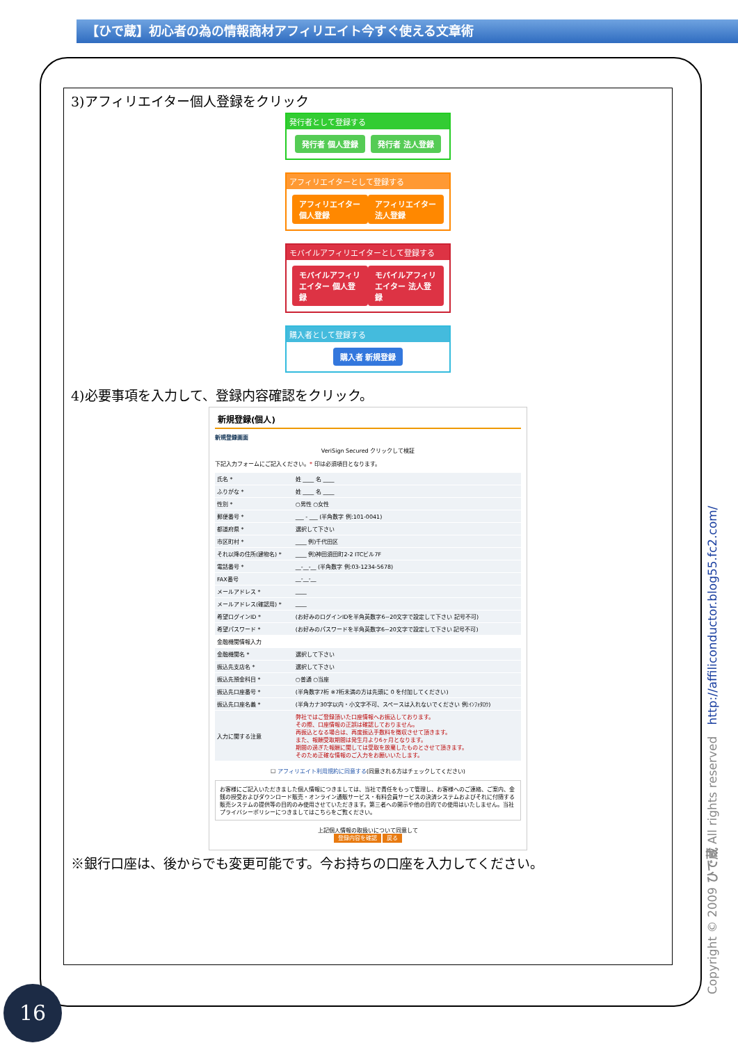【ひで蔵】初心者の為の情報商材アフィリエイト今すぐ使える文章術
3)アフィリエイター個人登録をクリック
発行者として登録する
発行者 個人登録 発行者 法人登録
アフィリエイターとして登録する
アフィリエイター 個人登録 アフィリエイター 法人登録
モバイルアフィリエイターとして登録する
モバイルアフィリエイター 個人登録 モバイルアフィリエイター 法人登録
購入者として登録する
購入者 新規登録
4)必要事項を入力して、登録内容確認をクリック。
新規登録(個人)
新規登録画面
VeriSign Secured クリックして検証
下記入力フォームにご記入ください。* 印は必須項目となります。
| 氏名 * | 姓 ____ 名 ____ |
| ふりがな * | 姓 ____ 名 ____ |
| 性別 * | ○男性 ○女性 |
| 郵便番号 * | ___ - ___ (半角数字 例:101-0041) |
| 都道府県 * | 選択して下さい |
| 市区町村 * | ____ 例)千代田区 |
| それ以降の住所(建物名) * | ____ 例)神田須田町2-2 ITCビル7F |
| 電話番号 * | __-__-__ (半角数字 例:03-1234-5678) |
| FAX番号 | __-__-__ |
| メールアドレス * | ____ |
| メールアドレス(確認用) * | ____ |
| 希望ログインID * | (お好みのログインIDを半角英数字6~20文字で設定して下さい 記号不可) |
| 希望パスワード * | (お好みのパスワードを半角英数字6~20文字で設定して下さい 記号不可) |
| 金融機関情報入力 | |
| 金融機関名 * | 選択して下さい |
| 振込先支店名 * | 選択して下さい |
| 振込先預金科目 * | ○普通 ○当座 |
| 振込先口座番号 * | (半角数字7桁 ※7桁未満の方は先頭に 0 を付加してください) |
| 振込先口座名義 * | (半角カナ30字以内・小文字不可、スペースは入れないでください 例:ｲﾝﾌｫﾀﾛｳ) |
| 入力に関する注意 | 弊社ではご登録頂いた口座情報へお振込しております。 その際、口座情報の正誤は確認しておりません。 再振込となる場合は、再度振込手数料を徴収させて頂きます。 また、報酬受取期間は発生月より6ヶ月となります。 期間の過ぎた報酬に関しては受取を放棄したものとさせて頂きます。 そのため正確な情報のご入力をお願いいたします。 |
☐ アフィリエイト利用規約に同意する(同意される方はチェックしてください)
お客様にご記入いただきました個人情報につきましては、当社で責任をもって管理し、お客様へのご連絡、ご案内、金銭の授受およびダウンロード販売・オンライン通販サービス・有料会員サービスの決済システムおよびそれに付随する販売システムの提供等の目的のみ使用させていただきます。第三者への開示や他の目的での使用はいたしません。当社プライバシーポリシーにつきましてはこちらをご覧ください。
上記個人情報の取扱いについて同意して
登録内容を確認 戻る
※銀行口座は、後からでも変更可能です。今お持ちの口座を入力してください。
16 Copyright © 2009 ひで蔵 All rights reserved http://affiliconductor.blog55.fc2.com/